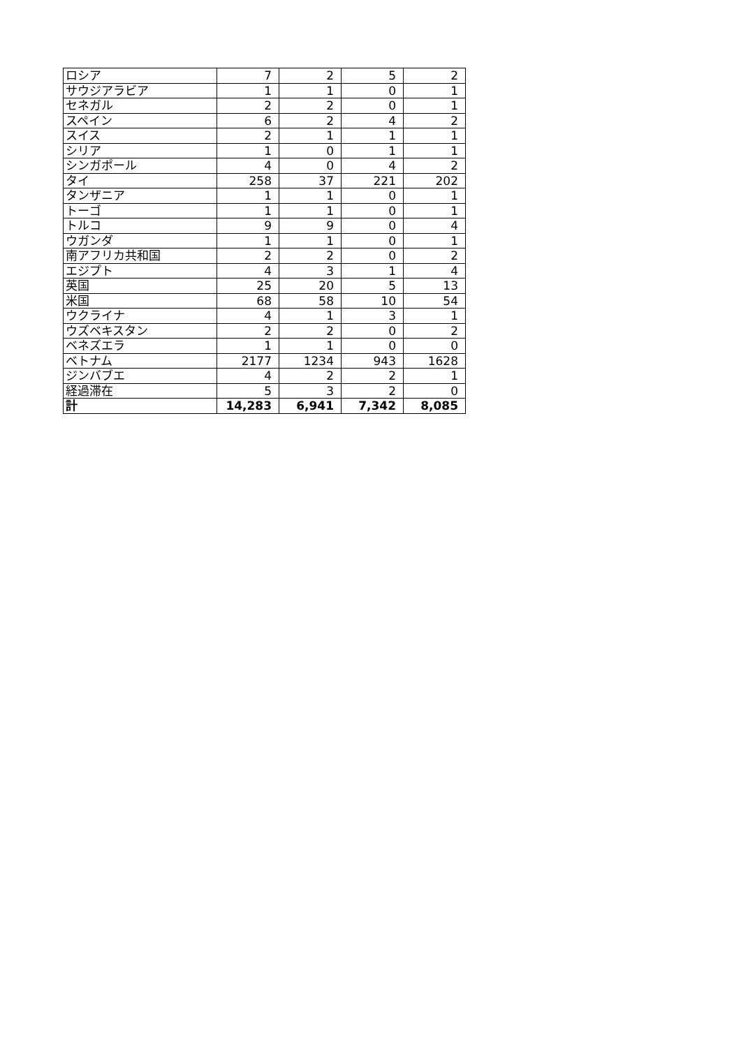| ロシア | 7 | 2 | 5 | 2 |
| サウジアラビア | 1 | 1 | 0 | 1 |
| セネガル | 2 | 2 | 0 | 1 |
| スペイン | 6 | 2 | 4 | 2 |
| スイス | 2 | 1 | 1 | 1 |
| シリア | 1 | 0 | 1 | 1 |
| シンガポール | 4 | 0 | 4 | 2 |
| タイ | 258 | 37 | 221 | 202 |
| タンザニア | 1 | 1 | 0 | 1 |
| トーゴ | 1 | 1 | 0 | 1 |
| トルコ | 9 | 9 | 0 | 4 |
| ウガンダ | 1 | 1 | 0 | 1 |
| 南アフリカ共和国 | 2 | 2 | 0 | 2 |
| エジプト | 4 | 3 | 1 | 4 |
| 英国 | 25 | 20 | 5 | 13 |
| 米国 | 68 | 58 | 10 | 54 |
| ウクライナ | 4 | 1 | 3 | 1 |
| ウズベキスタン | 2 | 2 | 0 | 2 |
| ベネズエラ | 1 | 1 | 0 | 0 |
| ベトナム | 2177 | 1234 | 943 | 1628 |
| ジンバブエ | 4 | 2 | 2 | 1 |
| 経過滞在 | 5 | 3 | 2 | 0 |
| 計 | 14,283 | 6,941 | 7,342 | 8,085 |